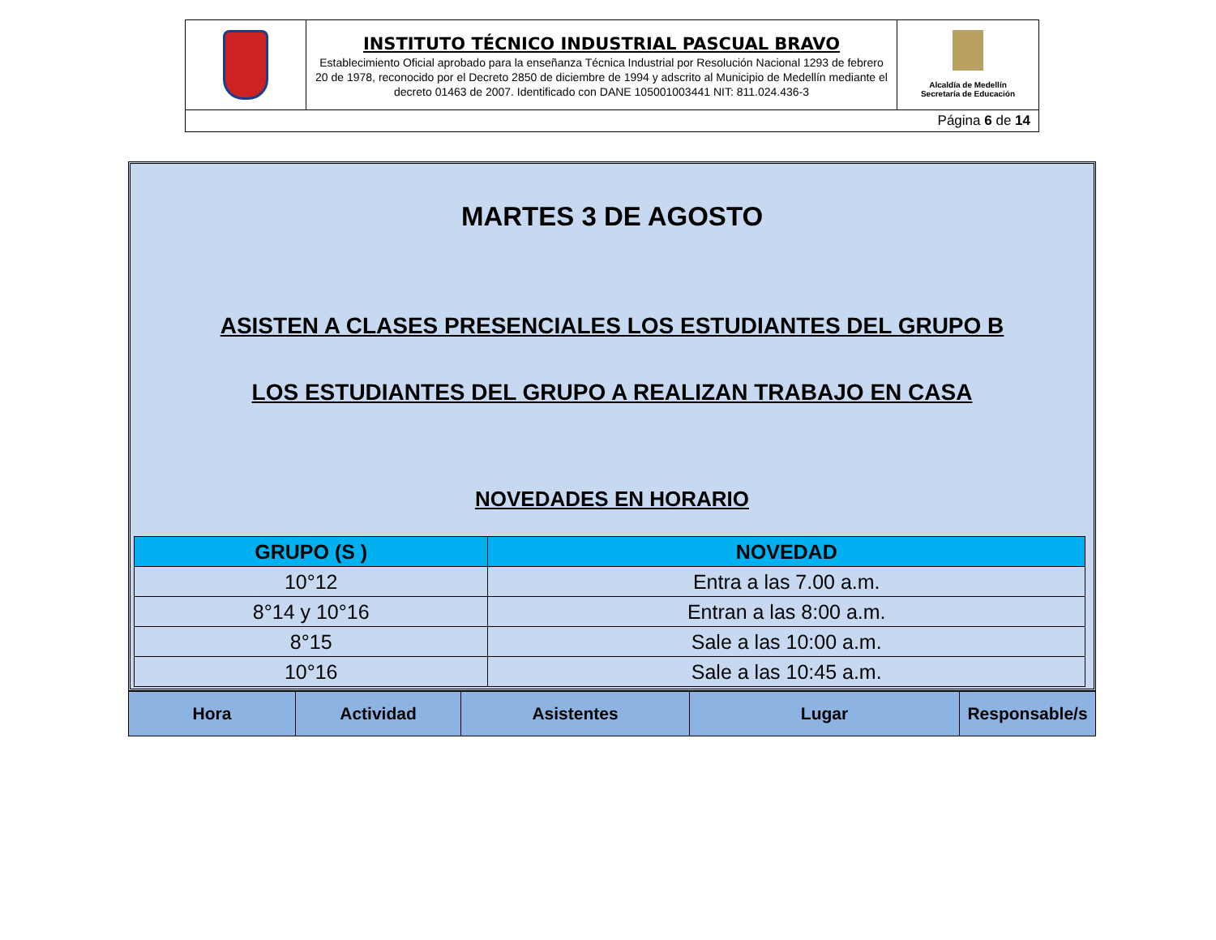| | INSTITUTO TÉCNICO INDUSTRIAL PASCUAL BRAVO Establecimiento Oficial aprobado para la enseñanza Técnica Industrial por Resolución Nacional 1293 de febrero 20 de 1978, reconocido por el Decreto 2850 de diciembre de 1994 y adscrito al Municipio de Medellín mediante el decreto 01463 de 2007. Identificado con DANE 105001003441 NIT: 811.024.436-3 | Alcaldía de Medellín Secretaría de Educación |
| Página 6 de 14 | | |
MARTES 3 DE AGOSTO
ASISTEN A CLASES PRESENCIALES LOS ESTUDIANTES DEL GRUPO B
LOS ESTUDIANTES DEL GRUPO A REALIZAN TRABAJO EN CASA
NOVEDADES EN HORARIO
| GRUPO (S ) | NOVEDAD |
| --- | --- |
| 10°12 | Entra a las 7.00 a.m. |
| 8°14 y 10°16 | Entran a las 8:00 a.m. |
| 8°15 | Sale a las 10:00 a.m. |
| 10°16 | Sale a las 10:45 a.m. |
| Hora | Actividad | Asistentes | Lugar | Responsable/s |